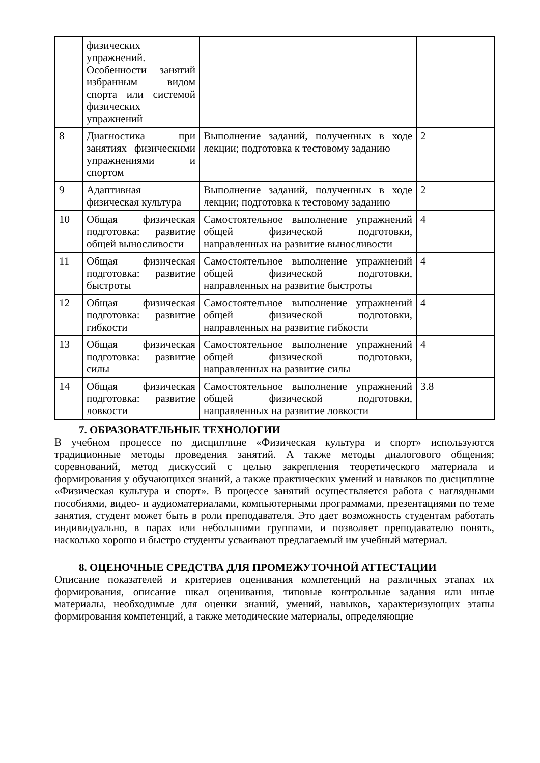| | физических упражнений. Особенности занятий избранным видом спорта или системой физических упражнений | | |
| 8 | Диагностика при занятиях физическими упражнениями и спортом | Выполнение заданий, полученных в ходе лекции; подготовка к тестовому заданию | 2 |
| 9 | Адаптивная физическая культура | Выполнение заданий, полученных в ходе лекции; подготовка к тестовому заданию | 2 |
| 10 | Общая физическая подготовка: развитие общей выносливости | Самостоятельное выполнение упражнений общей физической подготовки, направленных на развитие выносливости | 4 |
| 11 | Общая физическая подготовка: развитие быстроты | Самостоятельное выполнение упражнений общей физической подготовки, направленных на развитие быстроты | 4 |
| 12 | Общая физическая подготовка: развитие гибкости | Самостоятельное выполнение упражнений общей физической подготовки, направленных на развитие гибкости | 4 |
| 13 | Общая физическая подготовка: развитие силы | Самостоятельное выполнение упражнений общей физической подготовки, направленных на развитие силы | 4 |
| 14 | Общая физическая подготовка: развитие ловкости | Самостоятельное выполнение упражнений общей физической подготовки, направленных на развитие ловкости | 3.8 |
7. ОБРАЗОВАТЕЛЬНЫЕ ТЕХНОЛОГИИ
В учебном процессе по дисциплине «Физическая культура и спорт» используются традиционные методы проведения занятий. А также методы диалогового общения; соревнований, метод дискуссий с целью закрепления теоретического материала и формирования у обучающихся знаний, а также практических умений и навыков по дисциплине «Физическая культура и спорт». В процессе занятий осуществляется работа с наглядными пособиями, видео- и аудиоматериалами, компьютерными программами, презентациями по теме занятия, студент может быть в роли преподавателя. Это дает возможность студентам работать индивидуально, в парах или небольшими группами, и позволяет преподавателю понять, насколько хорошо и быстро студенты усваивают предлагаемый им учебный материал.
8. ОЦЕНОЧНЫЕ СРЕДСТВА ДЛЯ ПРОМЕЖУТОЧНОЙ АТТЕСТАЦИИ
Описание показателей и критериев оценивания компетенций на различных этапах их формирования, описание шкал оценивания, типовые контрольные задания или иные материалы, необходимые для оценки знаний, умений, навыков, характеризующих этапы формирования компетенций, а также методические материалы, определяющие